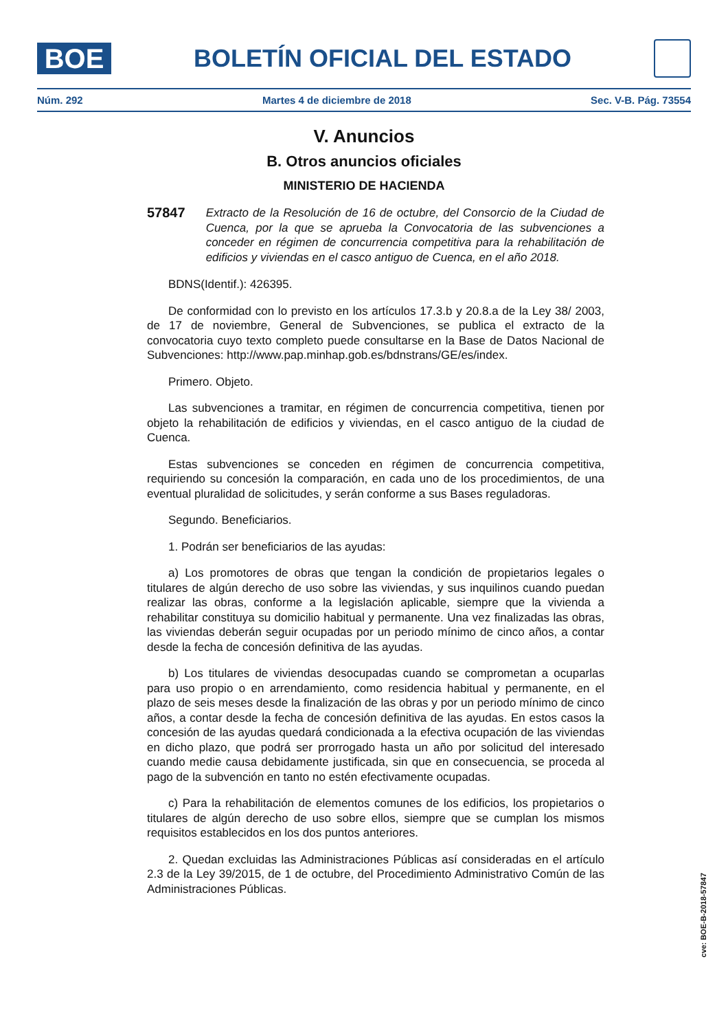BOE
BOLETÍN OFICIAL DEL ESTADO
Núm. 292 Martes 4 de diciembre de 2018 Sec. V-B. Pág. 73554
V. Anuncios
B. Otros anuncios oficiales
MINISTERIO DE HACIENDA
57847 Extracto de la Resolución de 16 de octubre, del Consorcio de la Ciudad de Cuenca, por la que se aprueba la Convocatoria de las subvenciones a conceder en régimen de concurrencia competitiva para la rehabilitación de edificios y viviendas en el casco antiguo de Cuenca, en el año 2018.
BDNS(Identif.): 426395.
De conformidad con lo previsto en los artículos 17.3.b y 20.8.a de la Ley 38/ 2003, de 17 de noviembre, General de Subvenciones, se publica el extracto de la convocatoria cuyo texto completo puede consultarse en la Base de Datos Nacional de Subvenciones: http://www.pap.minhap.gob.es/bdnstrans/GE/es/index.
Primero. Objeto.
Las subvenciones a tramitar, en régimen de concurrencia competitiva, tienen por objeto la rehabilitación de edificios y viviendas, en el casco antiguo de la ciudad de Cuenca.
Estas subvenciones se conceden en régimen de concurrencia competitiva, requiriendo su concesión la comparación, en cada uno de los procedimientos, de una eventual pluralidad de solicitudes, y serán conforme a sus Bases reguladoras.
Segundo. Beneficiarios.
1. Podrán ser beneficiarios de las ayudas:
a) Los promotores de obras que tengan la condición de propietarios legales o titulares de algún derecho de uso sobre las viviendas, y sus inquilinos cuando puedan realizar las obras, conforme a la legislación aplicable, siempre que la vivienda a rehabilitar constituya su domicilio habitual y permanente. Una vez finalizadas las obras, las viviendas deberán seguir ocupadas por un periodo mínimo de cinco años, a contar desde la fecha de concesión definitiva de las ayudas.
b) Los titulares de viviendas desocupadas cuando se comprometan a ocuparlas para uso propio o en arrendamiento, como residencia habitual y permanente, en el plazo de seis meses desde la finalización de las obras y por un periodo mínimo de cinco años, a contar desde la fecha de concesión definitiva de las ayudas. En estos casos la concesión de las ayudas quedará condicionada a la efectiva ocupación de las viviendas en dicho plazo, que podrá ser prorrogado hasta un año por solicitud del interesado cuando medie causa debidamente justificada, sin que en consecuencia, se proceda al pago de la subvención en tanto no estén efectivamente ocupadas.
c) Para la rehabilitación de elementos comunes de los edificios, los propietarios o titulares de algún derecho de uso sobre ellos, siempre que se cumplan los mismos requisitos establecidos en los dos puntos anteriores.
2. Quedan excluidas las Administraciones Públicas así consideradas en el artículo 2.3 de la Ley 39/2015, de 1 de octubre, del Procedimiento Administrativo Común de las Administraciones Públicas.
cve: BOE-B-2018-57847